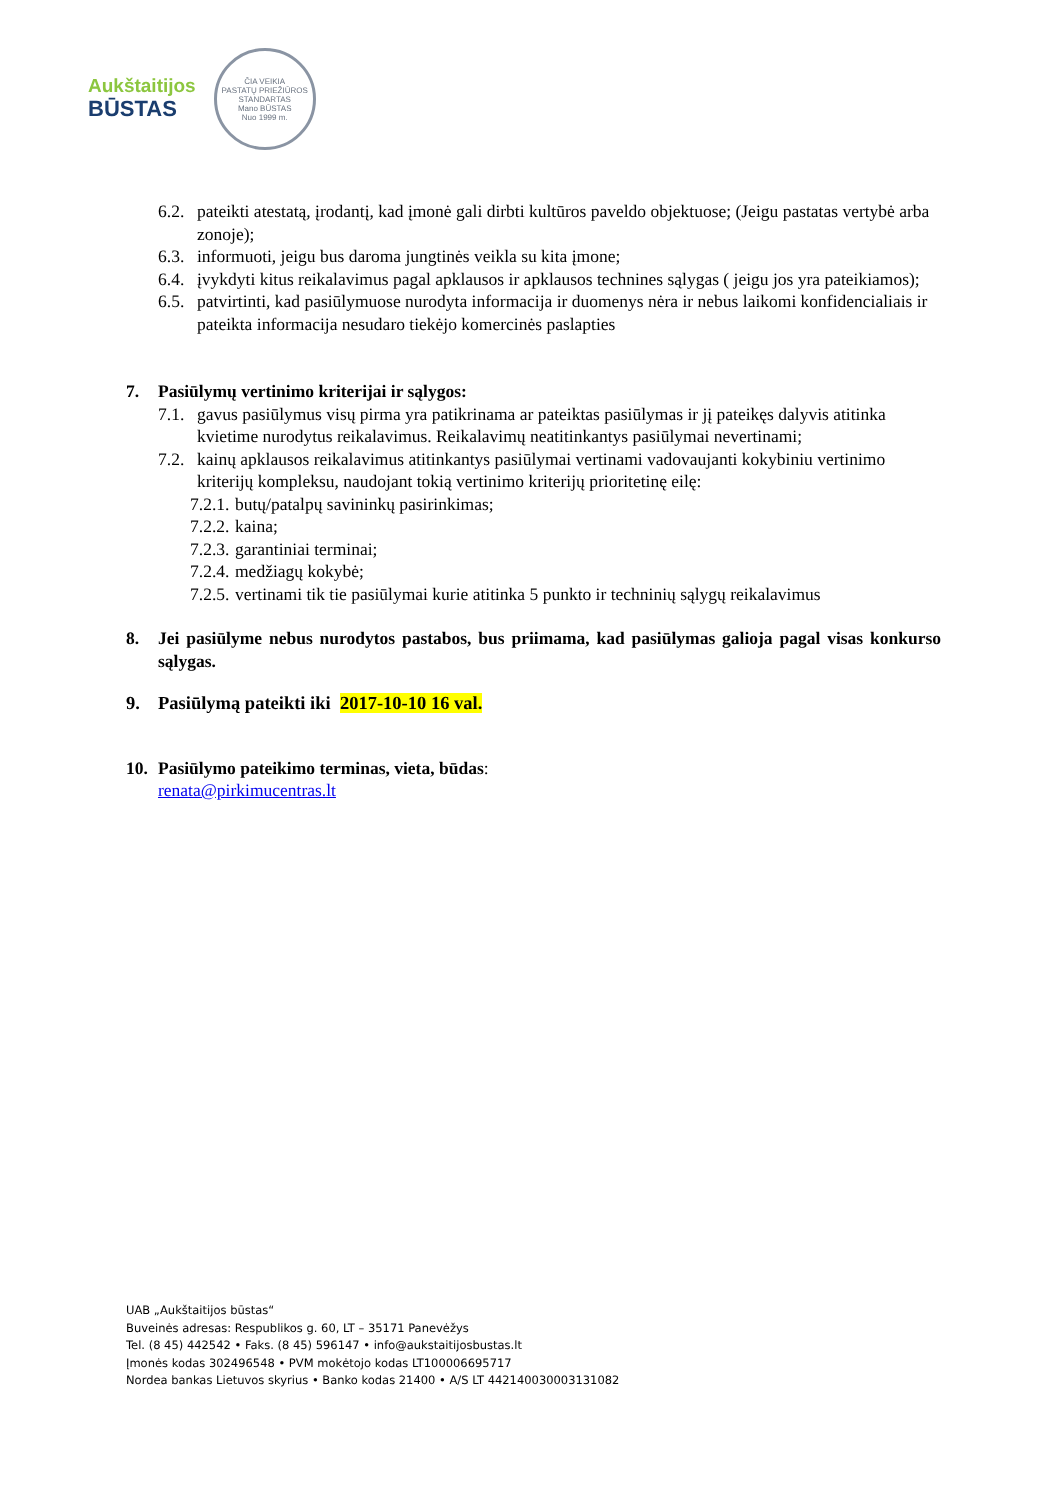Aukštaitijos
BŪSTAS
ČIA VEIKIA
PASTATŲ PRIEŽIŪROS
STANDARTAS
Mano BŪSTAS
Nuo 1999 m.
6.2. pateikti atestatą, įrodantį, kad įmonė gali dirbti kultūros paveldo objektuose; (Jeigu pastatas vertybė arba zonoje);
6.3. informuoti, jeigu bus daroma jungtinės veikla su kita įmone;
6.4. įvykdyti kitus reikalavimus pagal apklausos ir apklausos technines sąlygas ( jeigu jos yra pateikiamos);
6.5. patvirtinti, kad pasiūlymuose nurodyta informacija ir duomenys nėra ir nebus laikomi konfidencialiais ir pateikta informacija nesudaro tiekėjo komercinės paslapties
7. Pasiūlymų vertinimo kriterijai ir sąlygos:
7.1. gavus pasiūlymus visų pirma yra patikrinama ar pateiktas pasiūlymas ir jį pateikęs dalyvis atitinka kvietime nurodytus reikalavimus. Reikalavimų neatitinkantys pasiūlymai nevertinami;
7.2. kainų apklausos reikalavimus atitinkantys pasiūlymai vertinami vadovaujanti kokybiniu vertinimo kriterijų kompleksu, naudojant tokią vertinimo kriterijų prioritetinę eilę:
7.2.1. butų/patalpų savininkų pasirinkimas;
7.2.2. kaina;
7.2.3. garantiniai terminai;
7.2.4. medžiagų kokybė;
7.2.5. vertinami tik tie pasiūlymai kurie atitinka 5 punkto ir techninių sąlygų reikalavimus
8. Jei pasiūlyme nebus nurodytos pastabos, bus priimama, kad pasiūlymas galioja pagal visas konkurso sąlygas.
9. Pasiūlymą pateikti iki 2017-10-10 16 val.
10. Pasiūlymo pateikimo terminas, vieta, būdas:
renata@pirkimucentras.lt
UAB „Aukštaitijos būstas“
Buveinės adresas: Respublikos g. 60, LT – 35171 Panevėžys
Tel. (8 45) 442542 • Faks. (8 45) 596147 • info@aukstaitijosbustas.lt
Įmonės kodas 302496548 • PVM mokėtojo kodas LT100006695717
Nordea bankas Lietuvos skyrius • Banko kodas 21400 • A/S LT 442140030003131082